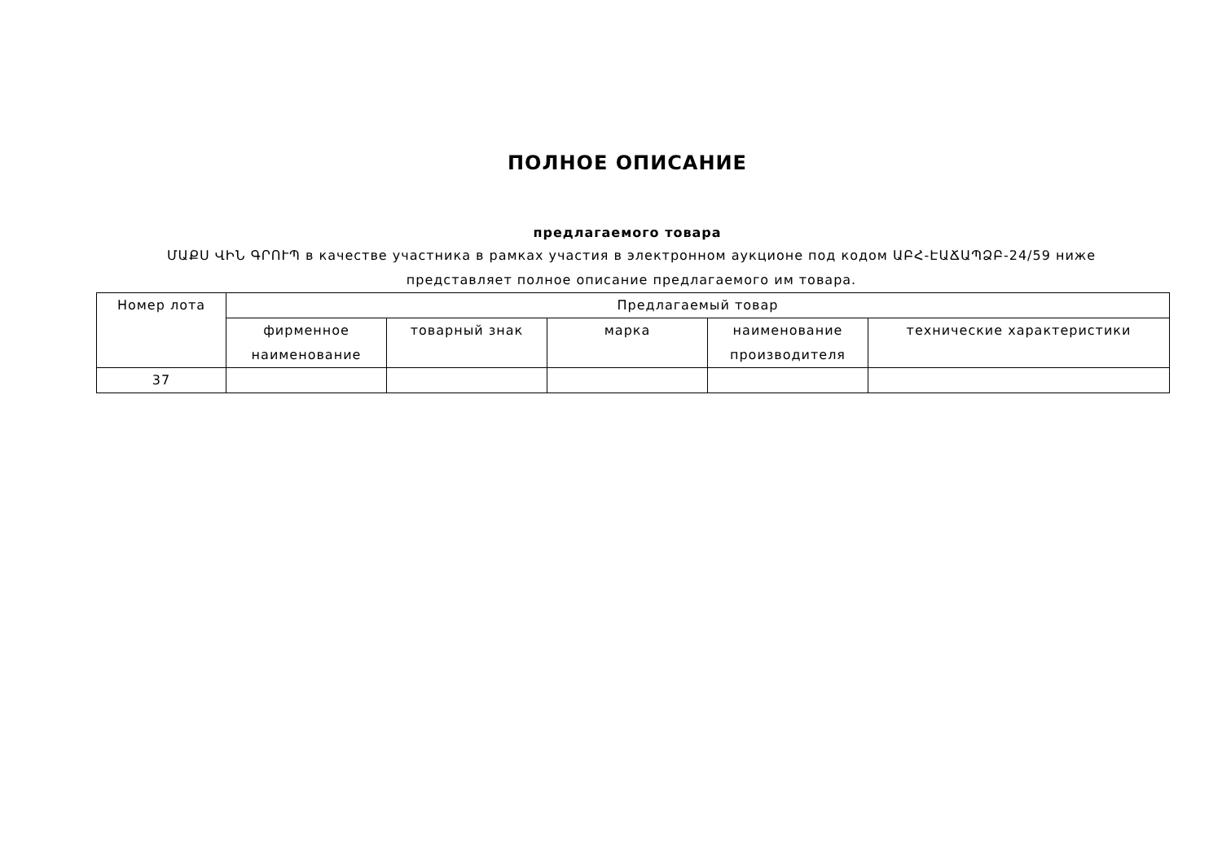ПОЛНОЕ ОПИСАНИЕ
предлагаемого товара
ՄԱՔՍ ՎԻՆ ԳՐՈՒՊ в качестве участника в рамках участия в электронном аукционе под кодом ԱԲՀ-ԷԱՃԱՊՁԲ-24/59 ниже представляет полное описание предлагаемого им товара.
| Номер лота | Предлагаемый товар | | | | |
| --- | --- | --- | --- | --- | --- |
| | фирменное наименование | товарный знак | марка | наименование производителя | технические характеристики |
| 37 | | | | | |